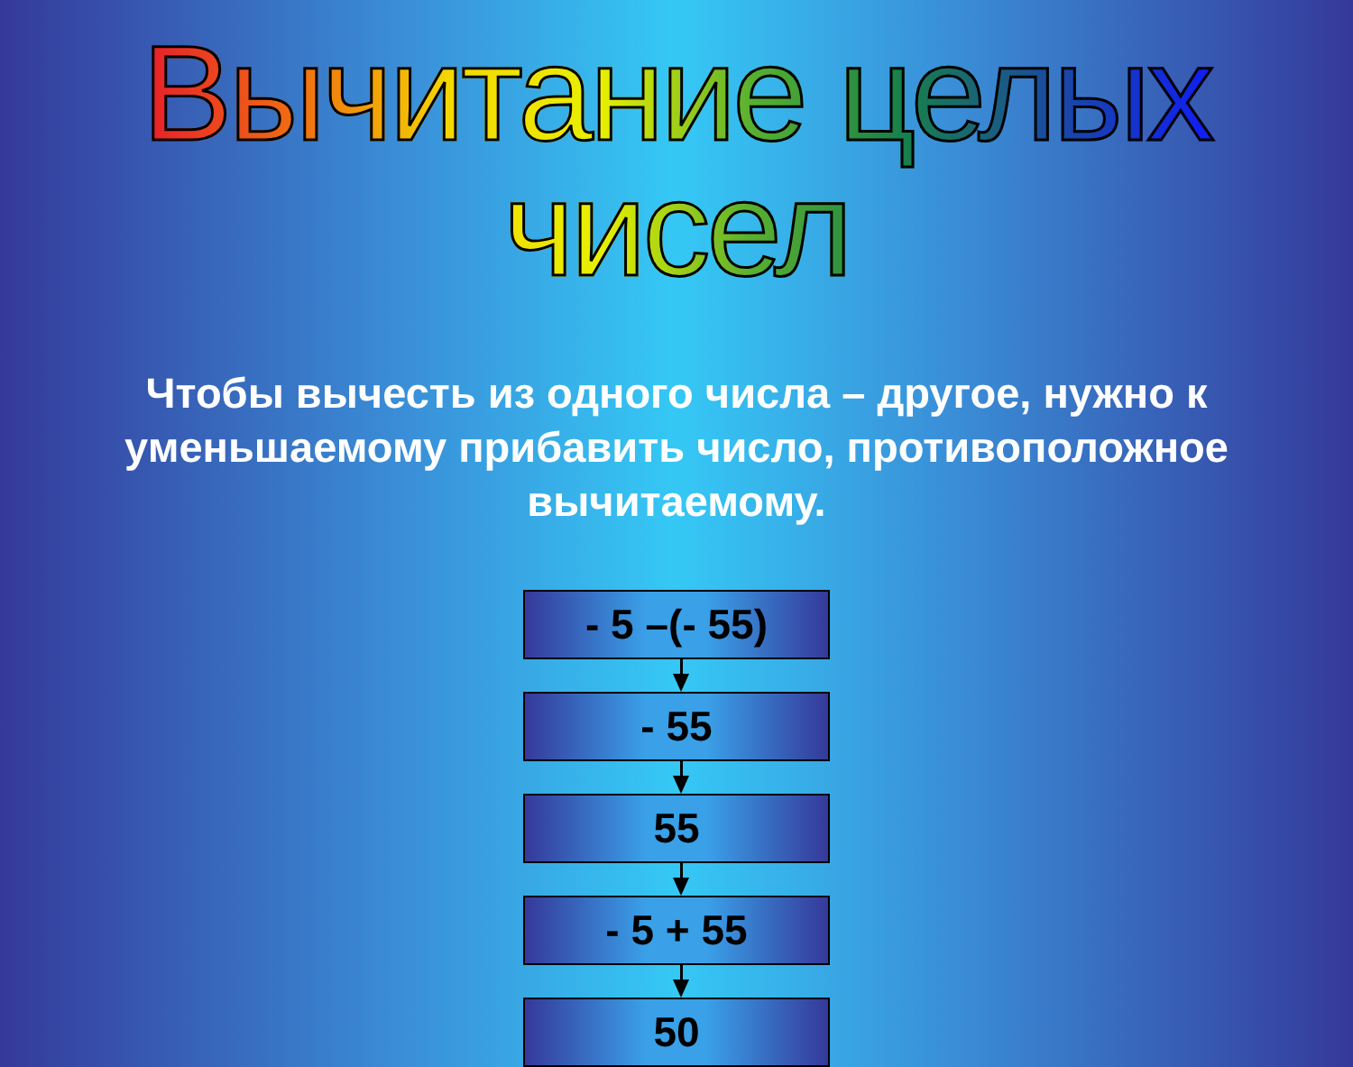Вычитание целых чисел
Чтобы вычесть из одного числа – другое, нужно к уменьшаемому прибавить число, противоположное вычитаемому.
- 5 –(- 55)
- 55
55
- 5 + 55
50